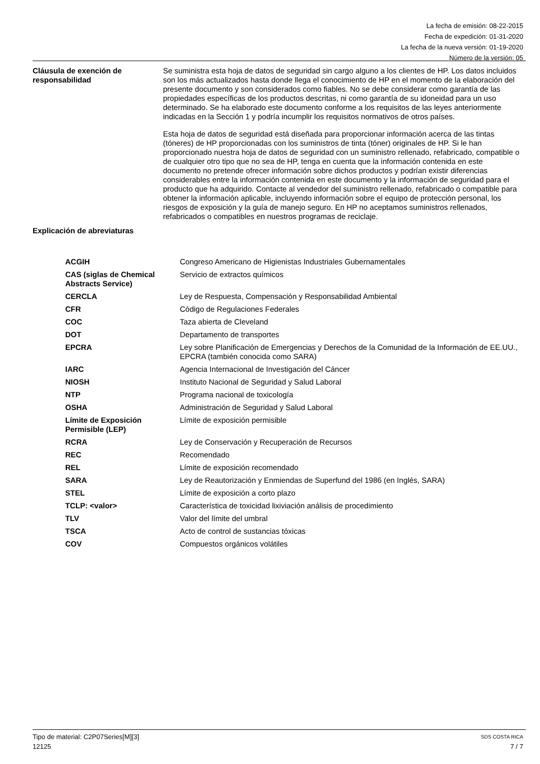La fecha de emisión: 08-22-2015
Fecha de expedición: 01-31-2020
La fecha de la nueva versión: 01-19-2020
Número de la versión: 05
Cláusula de exención de responsabilidad
Se suministra esta hoja de datos de seguridad sin cargo alguno a los clientes de HP. Los datos incluidos son los más actualizados hasta donde llega el conocimiento de HP en el momento de la elaboración del presente documento y son considerados como fiables. No se debe considerar como garantía de las propiedades específicas de los productos descritas, ni como garantía de su idoneidad para un uso determinado. Se ha elaborado este documento conforme a los requisitos de las leyes anteriormente indicadas en la Sección 1 y podría incumplir los requisitos normativos de otros países.
Esta hoja de datos de seguridad está diseñada para proporcionar información acerca de las tintas (tóneres) de HP proporcionadas con los suministros de tinta (tóner) originales de HP. Si le han proporcionado nuestra hoja de datos de seguridad con un suministro rellenado, refabricado, compatible o de cualquier otro tipo que no sea de HP, tenga en cuenta que la información contenida en este documento no pretende ofrecer información sobre dichos productos y podrían existir diferencias considerables entre la información contenida en este documento y la información de seguridad para el producto que ha adquirido. Contacte al vendedor del suministro rellenado, refabricado o compatible para obtener la información aplicable, incluyendo información sobre el equipo de protección personal, los riesgos de exposición y la guía de manejo seguro. En HP no aceptamos suministros rellenados, refabricados o compatibles en nuestros programas de reciclaje.
Explicación de abreviaturas
| ACGIH | Congreso Americano de Higienistas Industriales Gubernamentales |
| CAS (siglas de Chemical Abstracts Service) | Servicio de extractos químicos |
| CERCLA | Ley de Respuesta, Compensación y Responsabilidad Ambiental |
| CFR | Código de Regulaciones Federales |
| COC | Taza abierta de Cleveland |
| DOT | Departamento de transportes |
| EPCRA | Ley sobre Planificación de Emergencias y Derechos de la Comunidad de la Información de EE.UU., EPCRA (también conocida como SARA) |
| IARC | Agencia Internacional de Investigación del Cáncer |
| NIOSH | Instituto Nacional de Seguridad y Salud Laboral |
| NTP | Programa nacional de toxicología |
| OSHA | Administración de Seguridad y Salud Laboral |
| Límite de Exposición Permisible (LEP) | Límite de exposición permisible |
| RCRA | Ley de Conservación y Recuperación de Recursos |
| REC | Recomendado |
| REL | Límite de exposición recomendado |
| SARA | Ley de Reautorización y Enmiendas de Superfund del 1986 (en Inglés, SARA) |
| STEL | Límite de exposición a corto plazo |
| TCLP: <valor> | Característica de toxicidad lixiviación análisis de procedimiento |
| TLV | Valor del límite del umbral |
| TSCA | Acto de control de sustancias tóxicas |
| COV | Compuestos orgánicos volátiles |
Tipo de material: C2P07Series[M][3] SDS COSTA RICA
12125 7 / 7